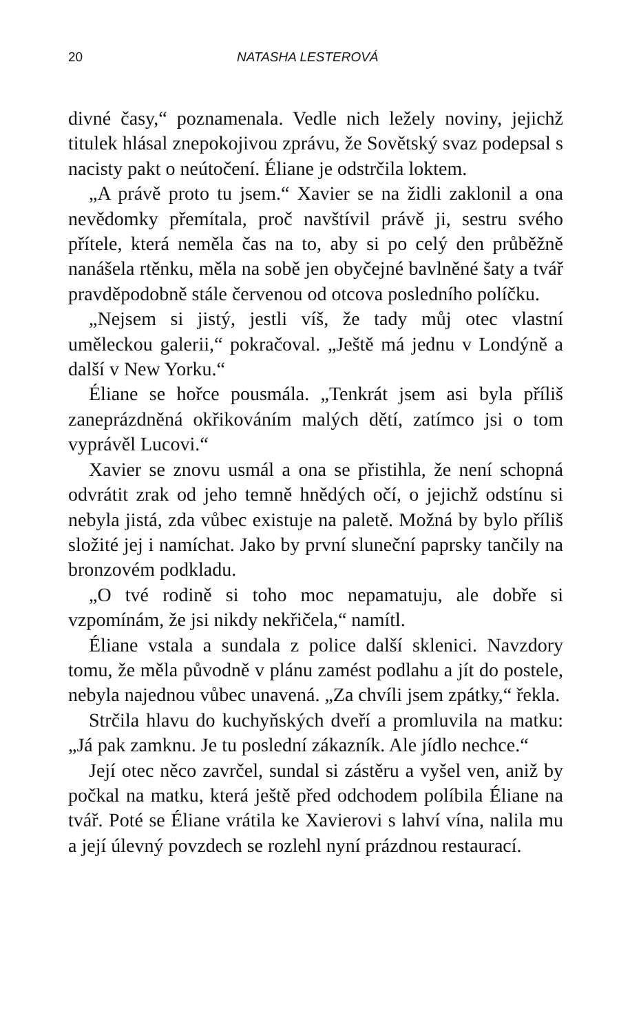20 NATASHA LESTEROVÁ
divné časy,“ poznamenala. Vedle nich ležely noviny, jejichž titulek hlásal znepokojivou zprávu, že Sovětský svaz podepsal s nacisty pakt o neútočení. Éliane je odstrčila loktem.
„A právě proto tu jsem.“ Xavier se na židli zaklonil a ona nevědomky přemítala, proč navštívil právě ji, sestru svého přítele, která neměla čas na to, aby si po celý den průběžně nanášela rtěnku, měla na sobě jen obyčejné bavlněné šaty a tvář pravděpodobně stále červenou od otcova posledního políčku.
„Nejsem si jistý, jestli víš, že tady můj otec vlastní uměleckou galerii,“ pokračoval. „Ještě má jednu v Londýně a další v New Yorku.“
Éliane se hořce pousmála. „Tenkrát jsem asi byla příliš zaneprázdněná okřikováním malých dětí, zatímco jsi o tom vyprávěl Lucovi.“
Xavier se znovu usmál a ona se přistihla, že není schopná odvrátit zrak od jeho temně hnědých očí, o jejichž odstínu si nebyla jistá, zda vůbec existuje na paletě. Možná by bylo příliš složité jej i namíchat. Jako by první sluneční paprsky tančily na bronzovém podkladu.
„O tvé rodině si toho moc nepamatuju, ale dobře si vzpomínám, že jsi nikdy nekřičela,“ namítl.
Éliane vstala a sundala z police další sklenici. Navzdory tomu, že měla původně v plánu zamést podlahu a jít do postele, nebyla najednou vůbec unavená. „Za chvíli jsem zpátky,“ řekla.
Strčila hlavu do kuchyňských dveří a promluvila na matku: „Já pak zamknu. Je tu poslední zákazník. Ale jídlo nechce.“
Její otec něco zavrčel, sundal si zástěru a vyšel ven, aniž by počkal na matku, která ještě před odchodem políbila Éliane na tvář. Poté se Éliane vrátila ke Xavierovi s lahví vína, nalila mu a její úlevný povzdech se rozlehl nyní prázdnou restaurací.